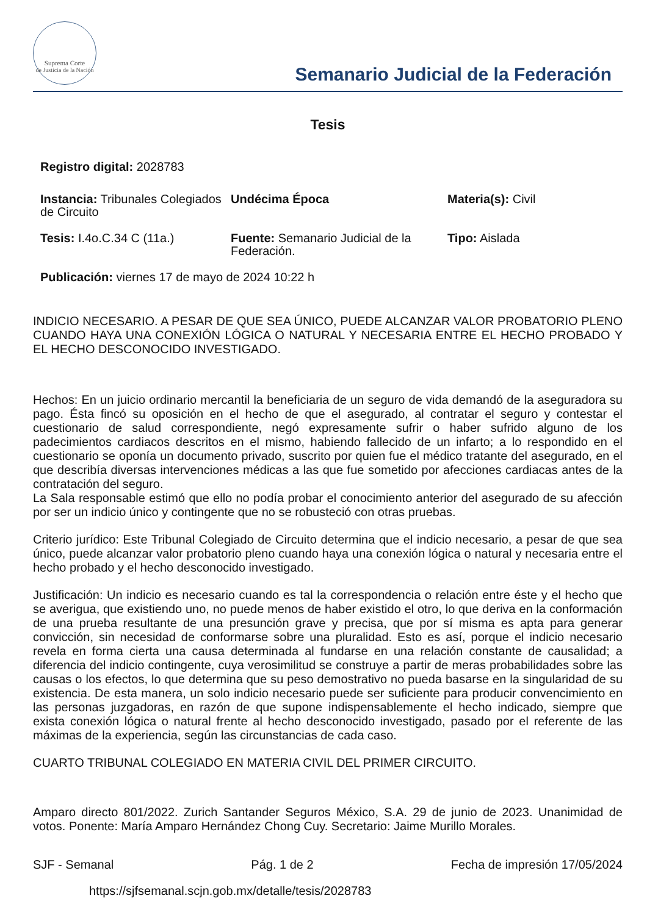Suprema Corte
de Justicia de la Nación
Semanario Judicial de la Federación
Tesis
Registro digital: 2028783
Instancia: Tribunales Colegiados de Circuito
Undécima Época Materia(s): Civil
Tesis: I.4o.C.34 C (11a.) Fuente: Semanario Judicial de la Federación.
Tipo: Aislada
Publicación: viernes 17 de mayo de 2024 10:22 h
INDICIO NECESARIO. A PESAR DE QUE SEA ÚNICO, PUEDE ALCANZAR VALOR PROBATORIO PLENO CUANDO HAYA UNA CONEXIÓN LÓGICA O NATURAL Y NECESARIA ENTRE EL HECHO PROBADO Y EL HECHO DESCONOCIDO INVESTIGADO.
Hechos: En un juicio ordinario mercantil la beneficiaria de un seguro de vida demandó de la aseguradora su pago. Ésta fincó su oposición en el hecho de que el asegurado, al contratar el seguro y contestar el cuestionario de salud correspondiente, negó expresamente sufrir o haber sufrido alguno de los padecimientos cardiacos descritos en el mismo, habiendo fallecido de un infarto; a lo respondido en el cuestionario se oponía un documento privado, suscrito por quien fue el médico tratante del asegurado, en el que describía diversas intervenciones médicas a las que fue sometido por afecciones cardiacas antes de la contratación del seguro.
La Sala responsable estimó que ello no podía probar el conocimiento anterior del asegurado de su afección por ser un indicio único y contingente que no se robusteció con otras pruebas.
Criterio jurídico: Este Tribunal Colegiado de Circuito determina que el indicio necesario, a pesar de que sea único, puede alcanzar valor probatorio pleno cuando haya una conexión lógica o natural y necesaria entre el hecho probado y el hecho desconocido investigado.
Justificación: Un indicio es necesario cuando es tal la correspondencia o relación entre éste y el hecho que se averigua, que existiendo uno, no puede menos de haber existido el otro, lo que deriva en la conformación de una prueba resultante de una presunción grave y precisa, que por sí misma es apta para generar convicción, sin necesidad de conformarse sobre una pluralidad. Esto es así, porque el indicio necesario revela en forma cierta una causa determinada al fundarse en una relación constante de causalidad; a diferencia del indicio contingente, cuya verosimilitud se construye a partir de meras probabilidades sobre las causas o los efectos, lo que determina que su peso demostrativo no pueda basarse en la singularidad de su existencia. De esta manera, un solo indicio necesario puede ser suficiente para producir convencimiento en las personas juzgadoras, en razón de que supone indispensablemente el hecho indicado, siempre que exista conexión lógica o natural frente al hecho desconocido investigado, pasado por el referente de las máximas de la experiencia, según las circunstancias de cada caso.
CUARTO TRIBUNAL COLEGIADO EN MATERIA CIVIL DEL PRIMER CIRCUITO.
Amparo directo 801/2022. Zurich Santander Seguros México, S.A. 29 de junio de 2023. Unanimidad de votos. Ponente: María Amparo Hernández Chong Cuy. Secretario: Jaime Murillo Morales.
SJF - Semanal Pág. 1 de 2 Fecha de impresión 17/05/2024
https://sjfsemanal.scjn.gob.mx/detalle/tesis/2028783